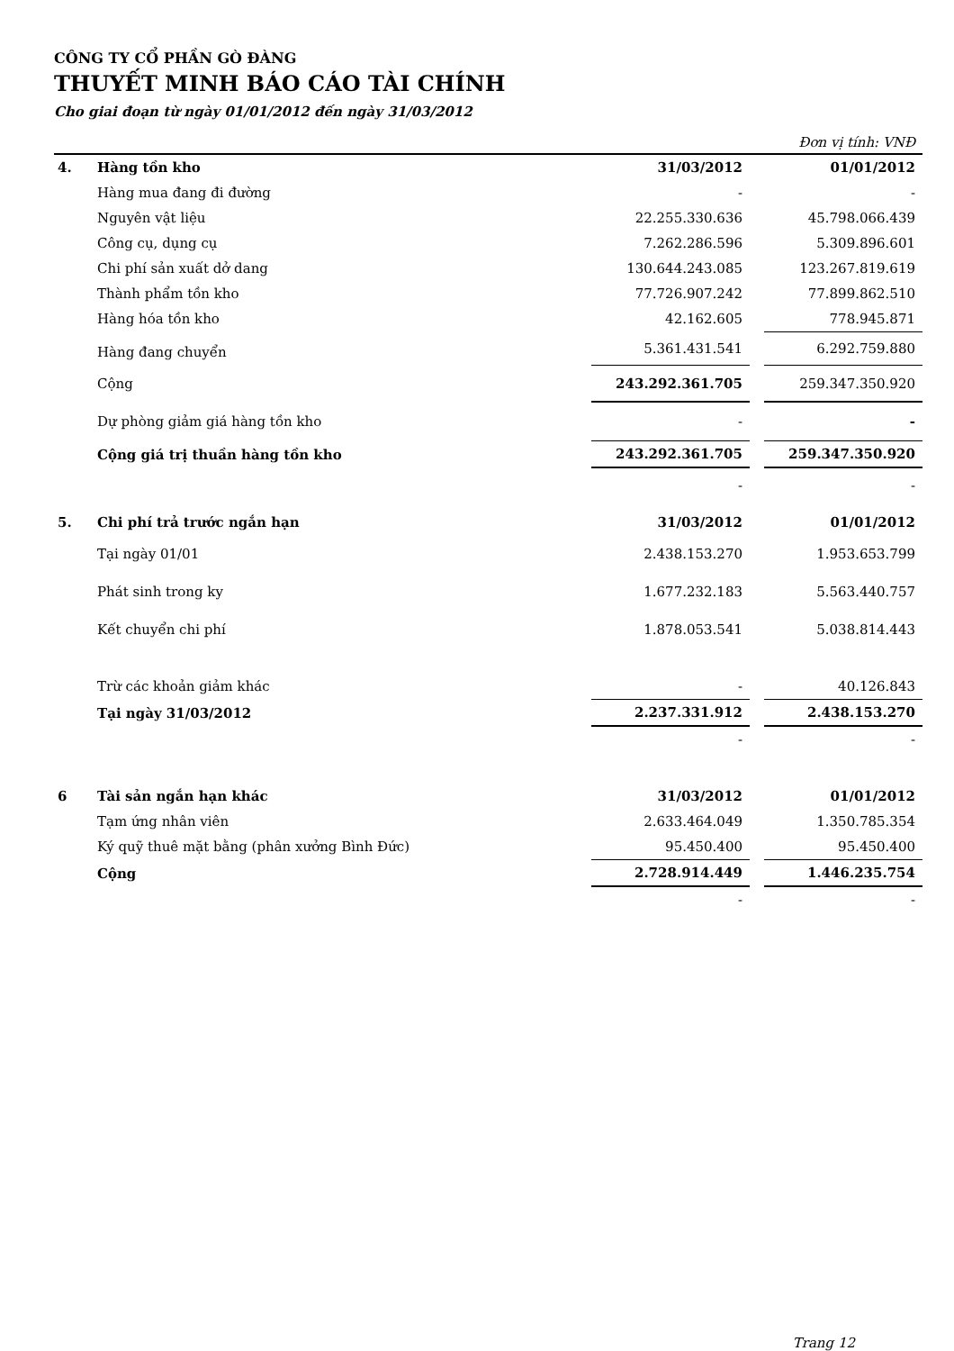CÔNG TY CỔ PHẦN GÒ ĐÀNG
THUYẾT MINH BÁO CÁO TÀI CHÍNH
Cho giai đoạn từ ngày 01/01/2012 đến ngày 31/03/2012
Đơn vị tính: VNĐ
| 4. | Hàng tồn kho | 31/03/2012 | | 01/01/2012 |
| | Hàng mua đang đi đường | - | | - |
| | Nguyên vật liệu | 22.255.330.636 | | 45.798.066.439 |
| | Công cụ, dụng cụ | 7.262.286.596 | | 5.309.896.601 |
| | Chi phí sản xuất dở dang | 130.644.243.085 | | 123.267.819.619 |
| | Thành phẩm tồn kho | 77.726.907.242 | | 77.899.862.510 |
| | Hàng hóa tồn kho | 42.162.605 | | 778.945.871 |
| | Hàng đang chuyển | 5.361.431.541 | | 6.292.759.880 |
| | Cộng | 243.292.361.705 | | 259.347.350.920 |
| | Dự phòng giảm giá hàng tồn kho | - | | - |
| | Cộng giá trị thuần hàng tồn kho | 243.292.361.705 | | 259.347.350.920 |
| | | - | | - |
| 5. | Chi phí trả trước ngắn hạn | 31/03/2012 | | 01/01/2012 |
| | Tại ngày 01/01 | 2.438.153.270 | | 1.953.653.799 |
| | Phát sinh trong ky | 1.677.232.183 | | 5.563.440.757 |
| | Kết chuyển chi phí | 1.878.053.541 | | 5.038.814.443 |
| | Trừ các khoản giảm khác | - | | 40.126.843 |
| | Tại ngày 31/03/2012 | 2.237.331.912 | | 2.438.153.270 |
| | | - | | - |
| 6 | Tài sản ngắn hạn khác | 31/03/2012 | | 01/01/2012 |
| | Tạm ứng nhân viên | 2.633.464.049 | | 1.350.785.354 |
| | Ký quỹ thuê mặt bằng (phân xưởng Bình Đức) | 95.450.400 | | 95.450.400 |
| | Cộng | 2.728.914.449 | | 1.446.235.754 |
| | | - | | - |
Trang 12